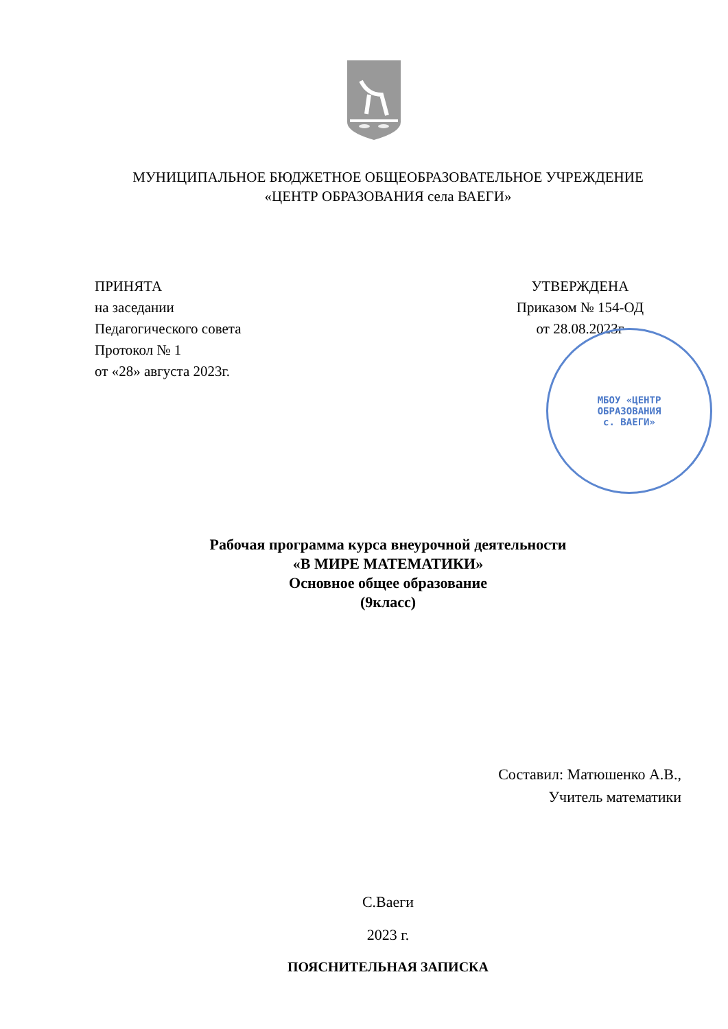МУНИЦИПАЛЬНОЕ БЮДЖЕТНОЕ ОБЩЕОБРАЗОВАТЕЛЬНОЕ УЧРЕЖДЕНИЕ
«ЦЕНТР ОБРАЗОВАНИЯ села ВАЕГИ»
ПРИНЯТА
на заседании
Педагогического совета
Протокол № 1
от «28» августа 2023г.
УТВЕРЖДЕНА
Приказом № 154-ОД
от 28.08.2023г
МБОУ «ЦЕНТР
ОБРАЗОВАНИЯ
с. ВАЕГИ»
Рабочая программа курса внеурочной деятельности
«В МИРЕ МАТЕМАТИКИ»
Основное общее образование
(9класс)
Составил: Матюшенко А.В.,
Учитель математики
С.Ваеги
2023 г.
ПОЯСНИТЕЛЬНАЯ ЗАПИСКА